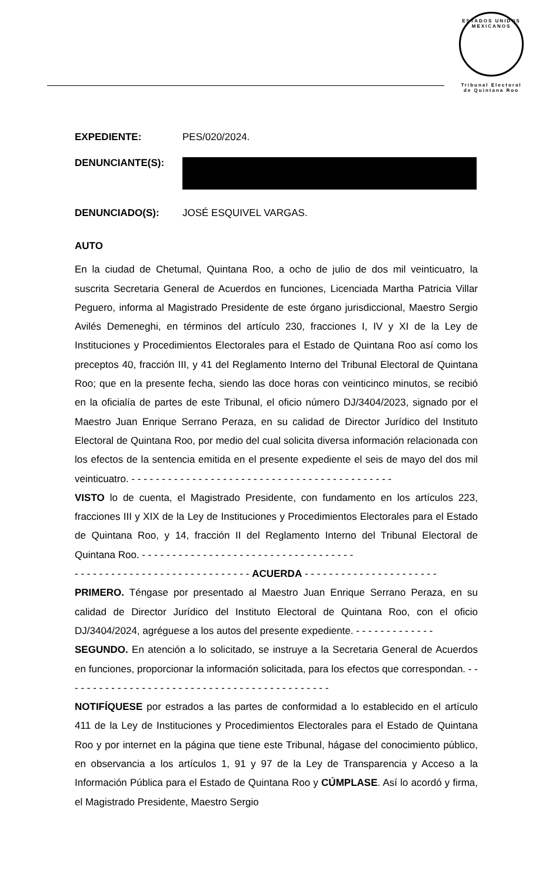ESTADOS UNIDOS MEXICANOS
Tribunal Electoral de Quintana Roo
EXPEDIENTE: PES/020/2024.
DENUNCIANTE(S):
DENUNCIADO(S): JOSÉ ESQUIVEL VARGAS.
AUTO
En la ciudad de Chetumal, Quintana Roo, a ocho de julio de dos mil veinticuatro, la suscrita Secretaria General de Acuerdos en funciones, Licenciada Martha Patricia Villar Peguero, informa al Magistrado Presidente de este órgano jurisdiccional, Maestro Sergio Avilés Demeneghi, en términos del artículo 230, fracciones I, IV y XI de la Ley de Instituciones y Procedimientos Electorales para el Estado de Quintana Roo así como los preceptos 40, fracción III, y 41 del Reglamento Interno del Tribunal Electoral de Quintana Roo; que en la presente fecha, siendo las doce horas con veinticinco minutos, se recibió en la oficialía de partes de este Tribunal, el oficio número DJ/3404/2023, signado por el Maestro Juan Enrique Serrano Peraza, en su calidad de Director Jurídico del Instituto Electoral de Quintana Roo, por medio del cual solicita diversa información relacionada con los efectos de la sentencia emitida en el presente expediente el seis de mayo del dos mil veinticuatro. - - - - - - - - - - - - - - - - - - - - - - - - - - - - - - - - - - - - - - - - - - -
VISTO lo de cuenta, el Magistrado Presidente, con fundamento en los artículos 223, fracciones III y XIX de la Ley de Instituciones y Procedimientos Electorales para el Estado de Quintana Roo, y 14, fracción II del Reglamento Interno del Tribunal Electoral de Quintana Roo. - - - - - - - - - - - - - - - - - - - - - - - - - - - - - - - - - - -
- - - - - - - - - - - - - - - - - - - - - - - - - - - - - ACUERDA - - - - - - - - - - - - - - - - - - - - - -
PRIMERO. Téngase por presentado al Maestro Juan Enrique Serrano Peraza, en su calidad de Director Jurídico del Instituto Electoral de Quintana Roo, con el oficio DJ/3404/2024, agréguese a los autos del presente expediente. - - - - - - - - - - - - -
SEGUNDO. En atención a lo solicitado, se instruye a la Secretaria General de Acuerdos en funciones, proporcionar la información solicitada, para los efectos que correspondan. - - - - - - - - - - - - - - - - - - - - - - - - - - - - - - - - - - - - - - - - - - - -
NOTIFÍQUESE por estrados a las partes de conformidad a lo establecido en el artículo 411 de la Ley de Instituciones y Procedimientos Electorales para el Estado de Quintana Roo y por internet en la página que tiene este Tribunal, hágase del conocimiento público, en observancia a los artículos 1, 91 y 97 de la Ley de Transparencia y Acceso a la Información Pública para el Estado de Quintana Roo y CÚMPLASE. Así lo acordó y firma, el Magistrado Presidente, Maestro Sergio